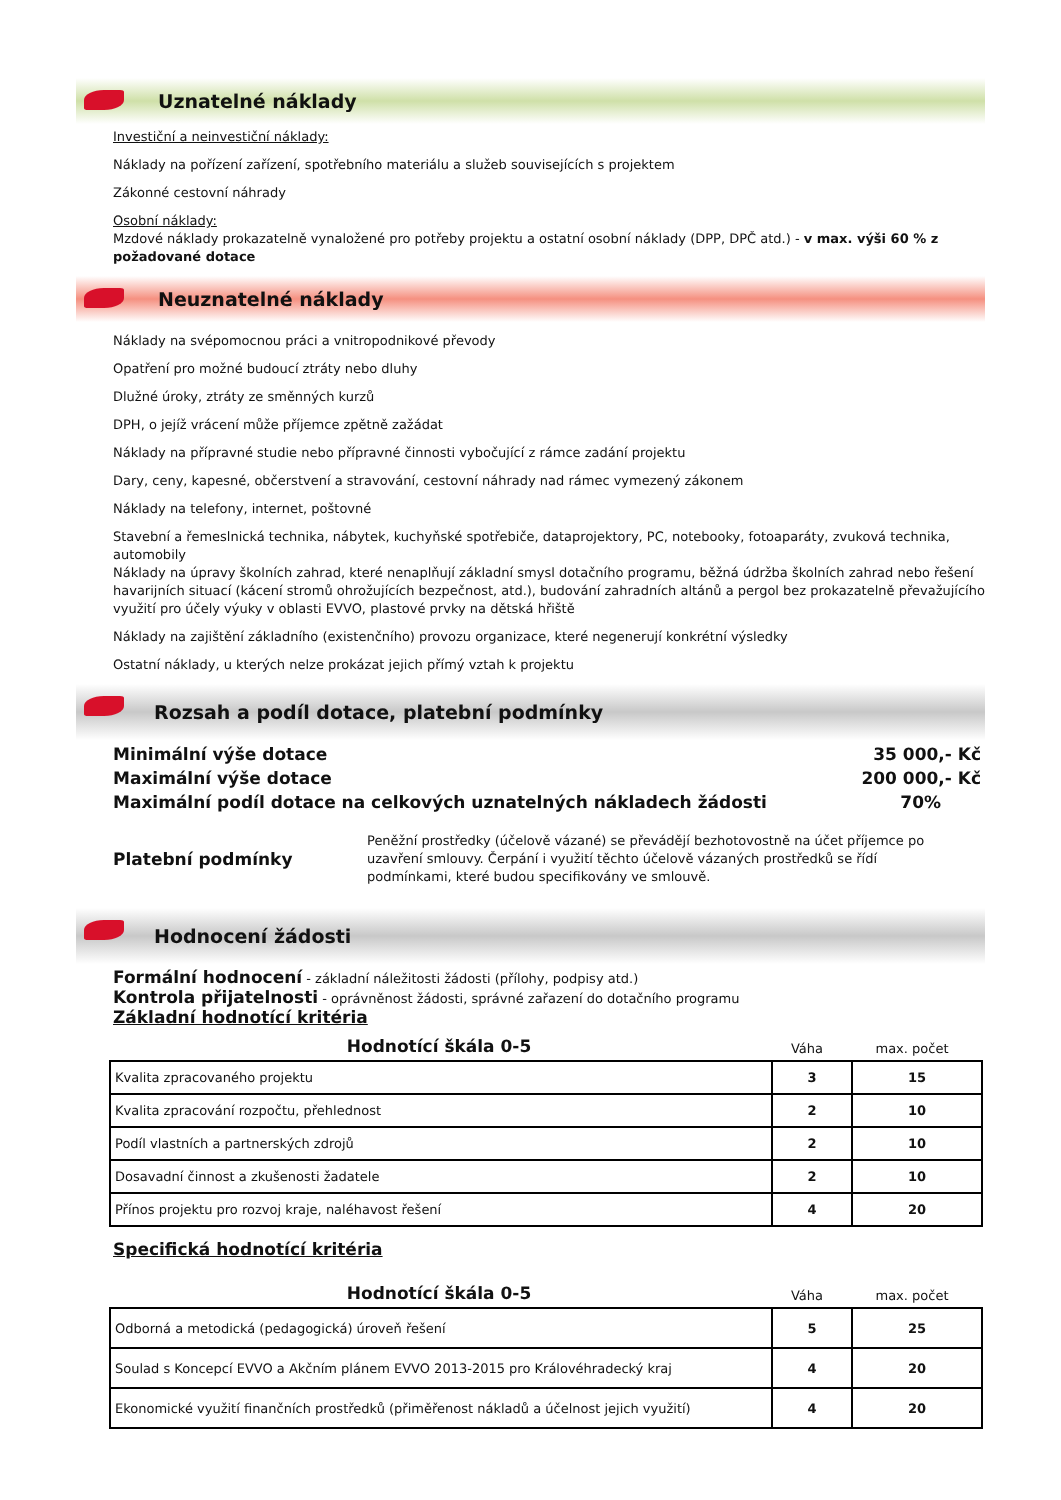Uznatelné náklady
Investiční a neinvestiční náklady:
Náklady na pořízení zařízení, spotřebního materiálu a služeb souvisejících s projektem
Zákonné cestovní náhrady
Osobní náklady:
Mzdové náklady prokazatelně vynaložené pro potřeby projektu a ostatní osobní náklady (DPP, DPČ atd.) - v max. výši 60 % z požadované dotace
Neuznatelné náklady
Náklady na svépomocnou práci a vnitropodnikové převody
Opatření pro možné budoucí ztráty nebo dluhy
Dlužné úroky, ztráty ze směnných kurzů
DPH, o jejíž vrácení může příjemce zpětně zažádat
Náklady na přípravné studie nebo přípravné činnosti vybočující z rámce zadání projektu
Dary, ceny, kapesné, občerstvení a stravování, cestovní náhrady nad rámec vymezený zákonem
Náklady na telefony, internet, poštovné
Stavební a řemeslnická technika, nábytek, kuchyňské spotřebiče, dataprojektory, PC, notebooky, fotoaparáty, zvuková technika, automobily
Náklady na úpravy školních zahrad, které nenaplňují základní smysl dotačního programu, běžná údržba školních zahrad nebo řešení havarijních situací (kácení stromů ohrožujících bezpečnost, atd.), budování zahradních altánů a pergol bez prokazatelně převažujícího využití pro účely výuky v oblasti EVVO, plastové prvky na dětská hřiště
Náklady na zajištění základního (existenčního) provozu organizace, které negenerují konkrétní výsledky
Ostatní náklady, u kterých nelze prokázat jejich přímý vztah k projektu
Rozsah a podíl dotace, platební podmínky
Minimální výše dotace 35 000,- Kč
Maximální výše dotace 200 000,- Kč
Maximální podíl dotace na celkových uznatelných nákladech žádosti 70%
Platební podmínky Peněžní prostředky (účelově vázané) se převádějí bezhotovostně na účet příjemce po uzavření smlouvy. Čerpání i využití těchto účelově vázaných prostředků se řídí podmínkami, které budou specifikovány ve smlouvě.
Hodnocení žádosti
Formální hodnocení - základní náležitosti žádosti (přílohy, podpisy atd.)
Kontrola přijatelnosti - oprávněnost žádosti, správné zařazení do dotačního programu
Základní hodnotící kritéria
Hodnotící škála 0-5 Váha max. počet
| Kvalita zpracovaného projektu | 3 | 15 |
| Kvalita zpracování rozpočtu, přehlednost | 2 | 10 |
| Podíl vlastních a partnerských zdrojů | 2 | 10 |
| Dosavadní činnost a zkušenosti žadatele | 2 | 10 |
| Přínos projektu pro rozvoj kraje, naléhavost řešení | 4 | 20 |
Specifická hodnotící kritéria
Hodnotící škála 0-5 Váha max. počet
| Odborná a metodická (pedagogická) úroveň řešení | 5 | 25 |
| Soulad s Koncepcí EVVO a Akčním plánem EVVO 2013-2015 pro Královéhradecký kraj | 4 | 20 |
| Ekonomické využití finančních prostředků (přiměřenost nákladů a účelnost jejich využití) | 4 | 20 |